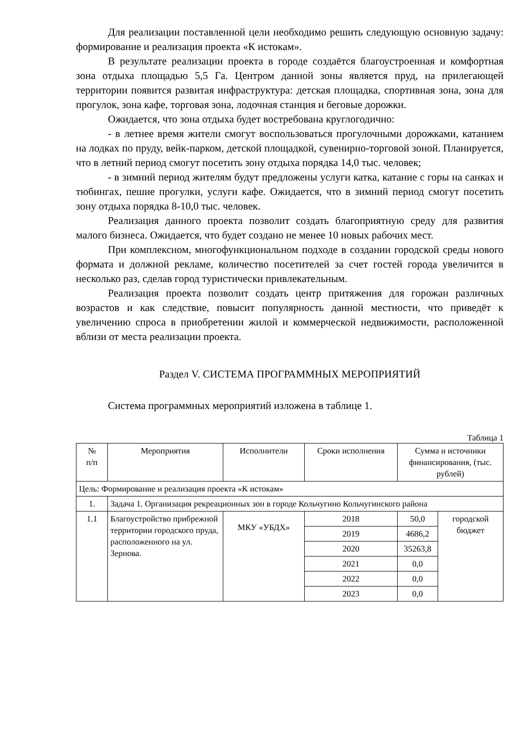Для реализации поставленной цели необходимо решить следующую основную задачу: формирование и реализация проекта «К истокам».
В результате реализации проекта в городе создаётся благоустроенная и комфортная зона отдыха площадью 5,5 Га. Центром данной зоны является пруд, на прилегающей территории появится развитая инфраструктура: детская площадка, спортивная зона, зона для прогулок, зона кафе, торговая зона, лодочная станция и беговые дорожки.
Ожидается, что зона отдыха будет востребована круглогодично:
- в летнее время жители смогут воспользоваться прогулочными дорожками, катанием на лодках по пруду, вейк-парком, детской площадкой, сувенирно-торговой зоной. Планируется, что в летний период смогут посетить зону отдыха порядка 14,0 тыс. человек;
- в зимний период жителям будут предложены услуги катка, катание с горы на санках и тюбингах, пешие прогулки, услуги кафе. Ожидается, что в зимний период смогут посетить зону отдыха порядка 8-10,0 тыс. человек.
Реализация данного проекта позволит создать благоприятную среду для развития малого бизнеса. Ожидается, что будет создано не менее 10 новых рабочих мест.
При комплексном, многофункциональном подходе в создании городской среды нового формата и должной рекламе, количество посетителей за счет гостей города увеличится в несколько раз, сделав город туристически привлекательным.
Реализация проекта позволит создать центр притяжения для горожан различных возрастов и как следствие, повысит популярность данной местности, что приведёт к увеличению спроса в приобретении жилой и коммерческой недвижимости, расположенной вблизи от места реализации проекта.
Раздел V. СИСТЕМА ПРОГРАММНЫХ МЕРОПРИЯТИЙ
Система программных мероприятий изложена в таблице 1.
Таблица 1
| № п/п | Мероприятия | Исполнители | Сроки исполнения | Сумма и источники финансирования, (тыс. рублей) | |
| --- | --- | --- | --- | --- | --- |
| Цель: Формирование и реализация проекта «К истокам» | | | | | |
| 1. | Задача 1. Организация рекреационных зон в городе Кольчугино Кольчугинского района | | | | |
| 1.1 | Благоустройство прибрежной территории городского пруда, расположенного на ул. Зернова. | МКУ «УБДХ» | 2018 | 50,0 | городской бюджет |
| | | | 2019 | 4686,2 | |
| | | | 2020 | 35263,8 | |
| | | | 2021 | 0,0 | |
| | | | 2022 | 0,0 | |
| | | | 2023 | 0,0 | |